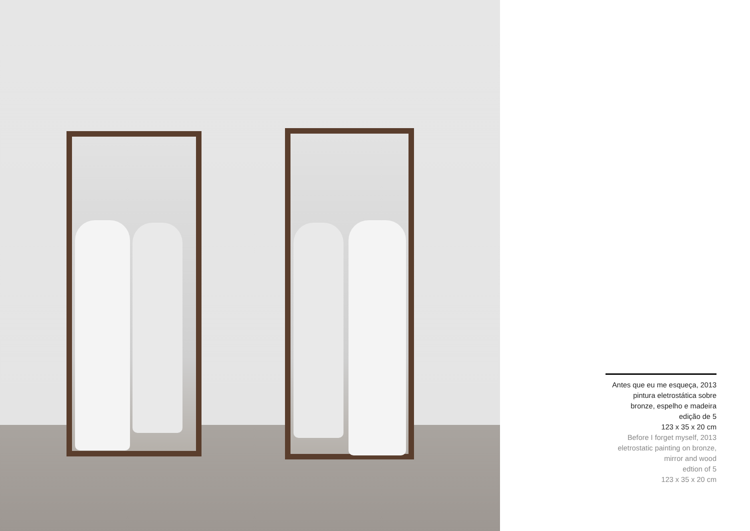Antes que eu me esqueça, 2013
pintura eletrostática sobre
bronze, espelho e madeira
edição de 5
123 x 35 x 20 cm
Before I forget myself, 2013
eletrostatic painting on bronze,
mirror and wood
edtion of 5
123 x 35 x 20 cm